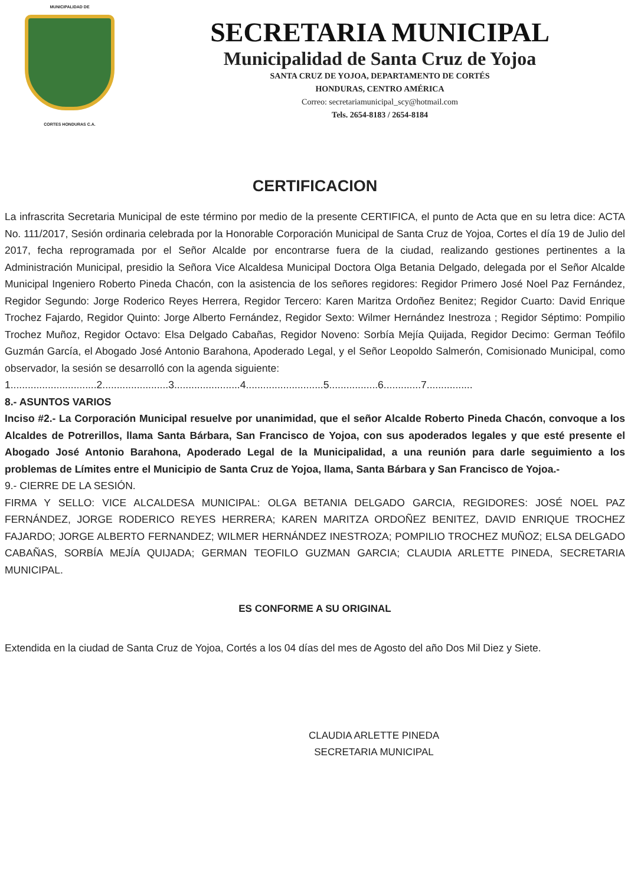MUNICIPALIDAD DE
CORTES HONDURAS C.A.
SECRETARIA MUNICIPAL
Municipalidad de Santa Cruz de Yojoa
SANTA CRUZ DE YOJOA, DEPARTAMENTO DE CORTÉS
HONDURAS, CENTRO AMÉRICA
Correo: secretariamunicipal_scy@hotmail.com
Tels. 2654-8183 / 2654-8184
CERTIFICACION
La infrascrita Secretaria Municipal de este término por medio de la presente CERTIFICA, el punto de Acta que en su letra dice: ACTA No. 111/2017, Sesión ordinaria celebrada por la Honorable Corporación Municipal de Santa Cruz de Yojoa, Cortes el día 19 de Julio del 2017, fecha reprogramada por el Señor Alcalde por encontrarse fuera de la ciudad, realizando gestiones pertinentes a la Administración Municipal, presidio la Señora Vice Alcaldesa Municipal Doctora Olga Betania Delgado, delegada por el Señor Alcalde Municipal Ingeniero Roberto Pineda Chacón, con la asistencia de los señores regidores: Regidor Primero José Noel Paz Fernández, Regidor Segundo: Jorge Roderico Reyes Herrera, Regidor Tercero: Karen Maritza Ordoñez Benitez; Regidor Cuarto: David Enrique Trochez Fajardo, Regidor Quinto: Jorge Alberto Fernández, Regidor Sexto: Wilmer Hernández Inestroza ; Regidor Séptimo: Pompilio Trochez Muñoz, Regidor Octavo: Elsa Delgado Cabañas, Regidor Noveno: Sorbía Mejía Quijada, Regidor Decimo: German Teófilo Guzmán García, el Abogado José Antonio Barahona, Apoderado Legal, y el Señor Leopoldo Salmerón, Comisionado Municipal, como observador, la sesión se desarrolló con la agenda siguiente:
1..............................2.......................3.......................4...........................5.................6.............7................
8.- ASUNTOS VARIOS
Inciso #2.- La Corporación Municipal resuelve por unanimidad, que el señor Alcalde Roberto Pineda Chacón, convoque a los Alcaldes de Potrerillos, llama Santa Bárbara, San Francisco de Yojoa, con sus apoderados legales y que esté presente el Abogado José Antonio Barahona, Apoderado Legal de la Municipalidad, a una reunión para darle seguimiento a los problemas de Límites entre el Municipio de Santa Cruz de Yojoa, llama, Santa Bárbara y San Francisco de Yojoa.-
9.- CIERRE DE LA SESIÓN.
FIRMA Y SELLO: VICE ALCALDESA MUNICIPAL: OLGA BETANIA DELGADO GARCIA, REGIDORES: JOSÉ NOEL PAZ FERNÁNDEZ, JORGE RODERICO REYES HERRERA; KAREN MARITZA ORDOÑEZ BENITEZ, DAVID ENRIQUE TROCHEZ FAJARDO; JORGE ALBERTO FERNANDEZ; WILMER HERNÁNDEZ INESTROZA; POMPILIO TROCHEZ MUÑOZ; ELSA DELGADO CABAÑAS, SORBÍA MEJÍA QUIJADA; GERMAN TEOFILO GUZMAN GARCIA; CLAUDIA ARLETTE PINEDA, SECRETARIA MUNICIPAL.
ES CONFORME A SU ORIGINAL
Extendida en la ciudad de Santa Cruz de Yojoa, Cortés a los 04 días del mes de Agosto del año Dos Mil Diez y Siete.
CLAUDIA ARLETTE PINEDA
SECRETARIA MUNICIPAL